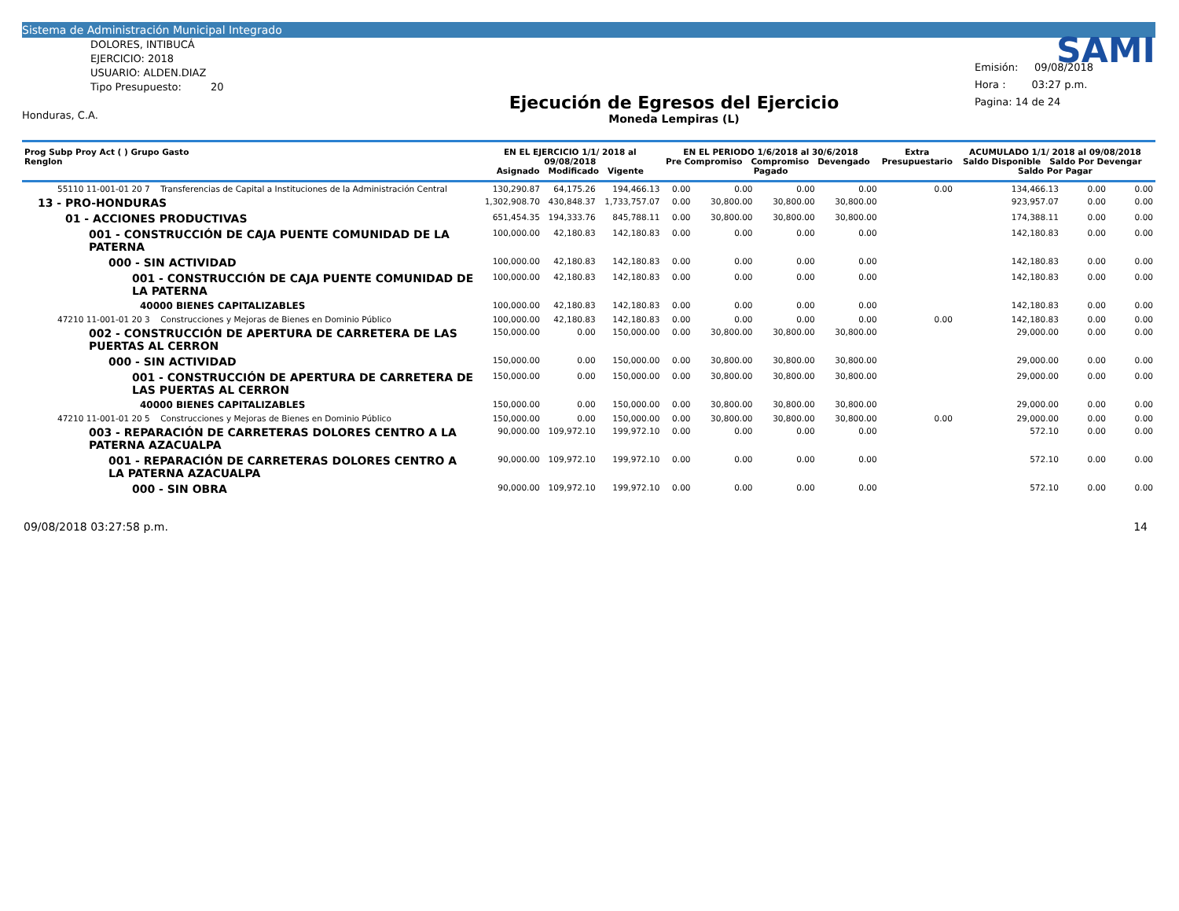Sistema de Administración Municipal Integrado
DOLORES, INTIBUCÁ
EJERCICIO: 2018
USUARIO: ALDEN.DIAZ
Tipo Presupuesto: 20
Honduras, C.A.
Ejecución de Egresos del Ejercicio
Moneda Lempiras (L)
SAMI
Emisión: 09/08/2018
Hora : 03:27 p.m.
Pagina: 14 de 24
| Prog Subp Proy Act ( ) Grupo Gasto Renglon | EN EL EJERCICIO 1/1/ 2018 al 09/08/2018 Asignado Modificado Vigente | | | EN EL PERIODO 1/6/2018 al 30/6/2018 Pre Compromiso Compromiso Devengado Pagado | | | | Extra Presupuestario | ACUMULADO 1/1/ 2018 al 09/08/2018 Saldo Disponible Saldo Por Devengar Saldo Por Pagar | | |
| --- | --- | --- | --- | --- | --- | --- | --- | --- | --- | --- | --- |
| 55110 11-001-01 20 7 Transferencias de Capital a Instituciones de la Administración Central | 130,290.87 | 64,175.26 | 194,466.13 | 0.00 | 0.00 | 0.00 | 0.00 | 0.00 | 134,466.13 | 0.00 | 0.00 |
| 13 - PRO-HONDURAS | 1,302,908.70 | 430,848.37 | 1,733,757.07 | 0.00 | 30,800.00 | 30,800.00 | 30,800.00 | | 923,957.07 | 0.00 | 0.00 |
| 01 - ACCIONES PRODUCTIVAS | 651,454.35 | 194,333.76 | 845,788.11 | 0.00 | 30,800.00 | 30,800.00 | 30,800.00 | | 174,388.11 | 0.00 | 0.00 |
| 001 - CONSTRUCCIÓN DE CAJA PUENTE COMUNIDAD DE LA PATERNA | 100,000.00 | 42,180.83 | 142,180.83 | 0.00 | 0.00 | 0.00 | 0.00 | | 142,180.83 | 0.00 | 0.00 |
| 000 - SIN ACTIVIDAD | 100,000.00 | 42,180.83 | 142,180.83 | 0.00 | 0.00 | 0.00 | 0.00 | | 142,180.83 | 0.00 | 0.00 |
| 001 - CONSTRUCCIÓN DE CAJA PUENTE COMUNIDAD DE LA PATERNA | 100,000.00 | 42,180.83 | 142,180.83 | 0.00 | 0.00 | 0.00 | 0.00 | | 142,180.83 | 0.00 | 0.00 |
| 40000 BIENES CAPITALIZABLES | 100,000.00 | 42,180.83 | 142,180.83 | 0.00 | 0.00 | 0.00 | 0.00 | | 142,180.83 | 0.00 | 0.00 |
| 47210 11-001-01 20 3 Construcciones y Mejoras de Bienes en Dominio Público | 100,000.00 | 42,180.83 | 142,180.83 | 0.00 | 0.00 | 0.00 | 0.00 | 0.00 | 142,180.83 | 0.00 | 0.00 |
| 002 - CONSTRUCCIÓN DE APERTURA DE CARRETERA DE LAS PUERTAS AL CERRON | 150,000.00 | 0.00 | 150,000.00 | 0.00 | 30,800.00 | 30,800.00 | 30,800.00 | | 29,000.00 | 0.00 | 0.00 |
| 000 - SIN ACTIVIDAD | 150,000.00 | 0.00 | 150,000.00 | 0.00 | 30,800.00 | 30,800.00 | 30,800.00 | | 29,000.00 | 0.00 | 0.00 |
| 001 - CONSTRUCCIÓN DE APERTURA DE CARRETERA DE LAS PUERTAS AL CERRON | 150,000.00 | 0.00 | 150,000.00 | 0.00 | 30,800.00 | 30,800.00 | 30,800.00 | | 29,000.00 | 0.00 | 0.00 |
| 40000 BIENES CAPITALIZABLES | 150,000.00 | 0.00 | 150,000.00 | 0.00 | 30,800.00 | 30,800.00 | 30,800.00 | | 29,000.00 | 0.00 | 0.00 |
| 47210 11-001-01 20 5 Construcciones y Mejoras de Bienes en Dominio Público | 150,000.00 | 0.00 | 150,000.00 | 0.00 | 30,800.00 | 30,800.00 | 30,800.00 | 0.00 | 29,000.00 | 0.00 | 0.00 |
| 003 - REPARACIÓN DE CARRETERAS DOLORES CENTRO A LA PATERNA AZACUALPA | 90,000.00 | 109,972.10 | 199,972.10 | 0.00 | 0.00 | 0.00 | 0.00 | | 572.10 | 0.00 | 0.00 |
| 001 - REPARACIÓN DE CARRETERAS DOLORES CENTRO A LA PATERNA AZACUALPA | 90,000.00 | 109,972.10 | 199,972.10 | 0.00 | 0.00 | 0.00 | 0.00 | | 572.10 | 0.00 | 0.00 |
| 000 - SIN OBRA | 90,000.00 | 109,972.10 | 199,972.10 | 0.00 | 0.00 | 0.00 | 0.00 | | 572.10 | 0.00 | 0.00 |
09/08/2018 03:27:58 p.m. 14